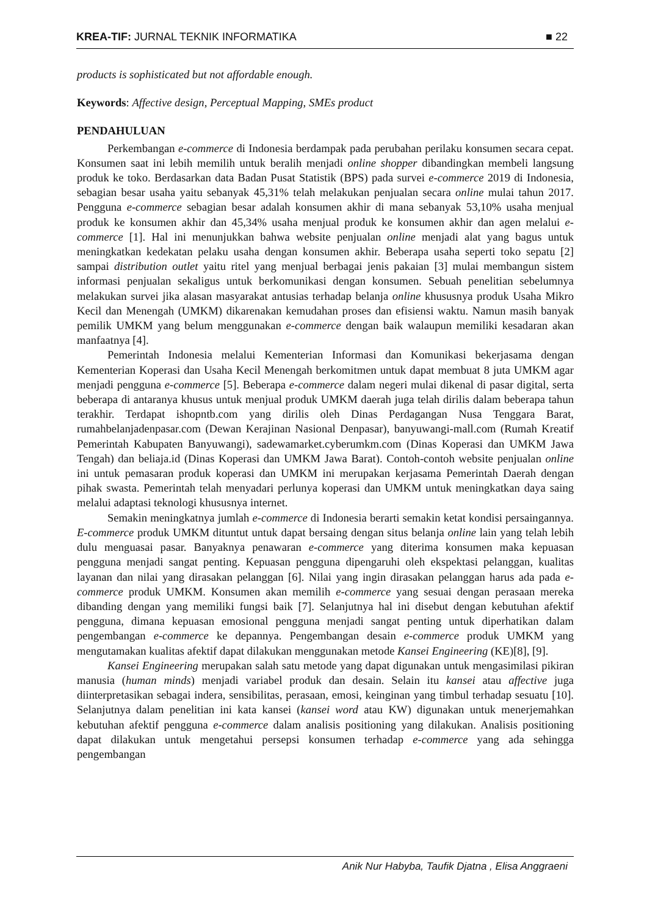KREA-TIF: JURNAL TEKNIK INFORMATIKA ■ 22
products is sophisticated but not affordable enough.
Keywords: Affective design, Perceptual Mapping, SMEs product
PENDAHULUAN
Perkembangan e-commerce di Indonesia berdampak pada perubahan perilaku konsumen secara cepat. Konsumen saat ini lebih memilih untuk beralih menjadi online shopper dibandingkan membeli langsung produk ke toko. Berdasarkan data Badan Pusat Statistik (BPS) pada survei e-commerce 2019 di Indonesia, sebagian besar usaha yaitu sebanyak 45,31% telah melakukan penjualan secara online mulai tahun 2017. Pengguna e-commerce sebagian besar adalah konsumen akhir di mana sebanyak 53,10% usaha menjual produk ke konsumen akhir dan 45,34% usaha menjual produk ke konsumen akhir dan agen melalui e-commerce [1]. Hal ini menunjukkan bahwa website penjualan online menjadi alat yang bagus untuk meningkatkan kedekatan pelaku usaha dengan konsumen akhir. Beberapa usaha seperti toko sepatu [2] sampai distribution outlet yaitu ritel yang menjual berbagai jenis pakaian [3] mulai membangun sistem informasi penjualan sekaligus untuk berkomunikasi dengan konsumen. Sebuah penelitian sebelumnya melakukan survei jika alasan masyarakat antusias terhadap belanja online khususnya produk Usaha Mikro Kecil dan Menengah (UMKM) dikarenakan kemudahan proses dan efisiensi waktu. Namun masih banyak pemilik UMKM yang belum menggunakan e-commerce dengan baik walaupun memiliki kesadaran akan manfaatnya [4].
Pemerintah Indonesia melalui Kementerian Informasi dan Komunikasi bekerjasama dengan Kementerian Koperasi dan Usaha Kecil Menengah berkomitmen untuk dapat membuat 8 juta UMKM agar menjadi pengguna e-commerce [5]. Beberapa e-commerce dalam negeri mulai dikenal di pasar digital, serta beberapa di antaranya khusus untuk menjual produk UMKM daerah juga telah dirilis dalam beberapa tahun terakhir. Terdapat ishopntb.com yang dirilis oleh Dinas Perdagangan Nusa Tenggara Barat, rumahbelanjadenpasar.com (Dewan Kerajinan Nasional Denpasar), banyuwangi-mall.com (Rumah Kreatif Pemerintah Kabupaten Banyuwangi), sadewamarket.cyberumkm.com (Dinas Koperasi dan UMKM Jawa Tengah) dan beliaja.id (Dinas Koperasi dan UMKM Jawa Barat). Contoh-contoh website penjualan online ini untuk pemasaran produk koperasi dan UMKM ini merupakan kerjasama Pemerintah Daerah dengan pihak swasta. Pemerintah telah menyadari perlunya koperasi dan UMKM untuk meningkatkan daya saing melalui adaptasi teknologi khususnya internet.
Semakin meningkatnya jumlah e-commerce di Indonesia berarti semakin ketat kondisi persaingannya. E-commerce produk UMKM dituntut untuk dapat bersaing dengan situs belanja online lain yang telah lebih dulu menguasai pasar. Banyaknya penawaran e-commerce yang diterima konsumen maka kepuasan pengguna menjadi sangat penting. Kepuasan pengguna dipengaruhi oleh ekspektasi pelanggan, kualitas layanan dan nilai yang dirasakan pelanggan [6]. Nilai yang ingin dirasakan pelanggan harus ada pada e-commerce produk UMKM. Konsumen akan memilih e-commerce yang sesuai dengan perasaan mereka dibanding dengan yang memiliki fungsi baik [7]. Selanjutnya hal ini disebut dengan kebutuhan afektif pengguna, dimana kepuasan emosional pengguna menjadi sangat penting untuk diperhatikan dalam pengembangan e-commerce ke depannya. Pengembangan desain e-commerce produk UMKM yang mengutamakan kualitas afektif dapat dilakukan menggunakan metode Kansei Engineering (KE)[8], [9].
Kansei Engineering merupakan salah satu metode yang dapat digunakan untuk mengasimilasi pikiran manusia (human minds) menjadi variabel produk dan desain. Selain itu kansei atau affective juga diinterpretasikan sebagai indera, sensibilitas, perasaan, emosi, keinginan yang timbul terhadap sesuatu [10]. Selanjutnya dalam penelitian ini kata kansei (kansei word atau KW) digunakan untuk menerjemahkan kebutuhan afektif pengguna e-commerce dalam analisis positioning yang dilakukan. Analisis positioning dapat dilakukan untuk mengetahui persepsi konsumen terhadap e-commerce yang ada sehingga pengembangan
Anik Nur Habyba, Taufik Djatna , Elisa Anggraeni